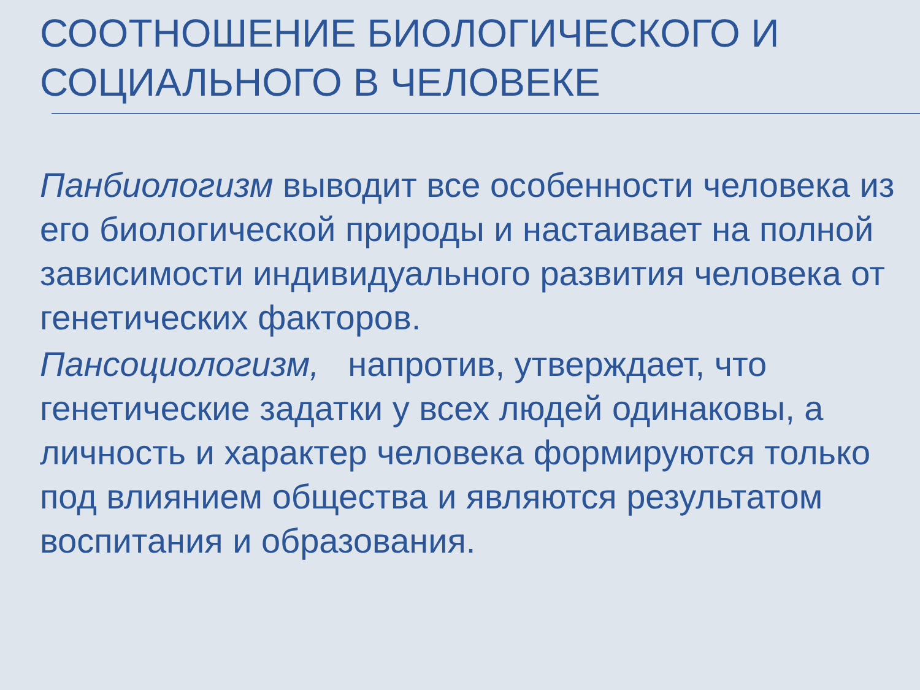СООТНОШЕНИЕ БИОЛОГИЧЕСКОГО И СОЦИАЛЬНОГО В ЧЕЛОВЕКЕ
Панбиологизм выводит все особенности человека из его биологической природы и настаивает на полной зависимости индивидуального развития человека от генетических факторов.
Пансоциологизм, напротив, утверждает, что генетические задатки у всех людей одинаковы, а личность и характер человека формируются только под влиянием общества и являются результатом воспитания и образования.